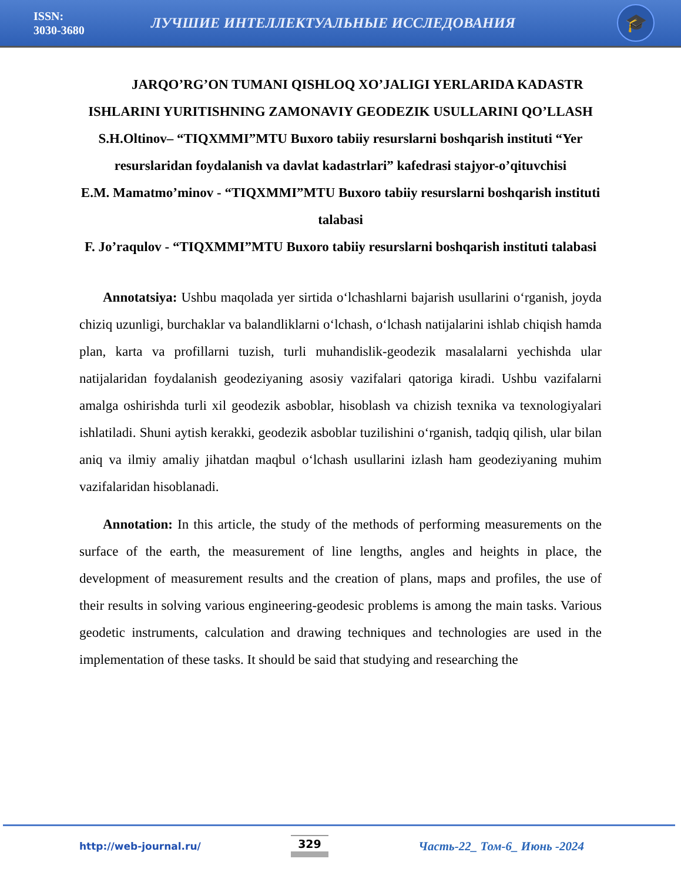ISSN:
3030-3680
ЛУЧШИЕ ИНТЕЛЛЕКТУАЛЬНЫЕ ИССЛЕДОВАНИЯ
🎓
JARQO’RG’ON TUMANI QISHLOQ XO’JALIGI YERLARIDA KADASTR ISHLARINI YURITISHNING ZAMONAVIY GEODEZIK USULLARINI QO’LLASH
S.H.Oltinov– “TIQXMMI”MTU Buxoro tabiiy resurslarni boshqarish instituti “Yer resurslaridan foydalanish va davlat kadastrlari” kafedrasi stajyor-o’qituvchisi
E.M. Mamatmo’minov - “TIQXMMI”MTU Buxoro tabiiy resurslarni boshqarish instituti talabasi
F. Jo’raqulov - “TIQXMMI”MTU Buxoro tabiiy resurslarni boshqarish instituti talabasi
Annotatsiya: Ushbu maqolada yer sirtida o‘lchashlarni bajarish usullarini o‘rganish, joyda chiziq uzunligi, burchaklar va balandliklarni o‘lchash, o‘lchash natijalarini ishlab chiqish hamda plan, karta va profillarni tuzish, turli muhandislik-geodezik masalalarni yechishda ular natijalaridan foydalanish geodeziyaning asosiy vazifalari qatoriga kiradi. Ushbu vazifalarni amalga oshirishda turli xil geodezik asboblar, hisoblash va chizish texnika va texnologiyalari ishlatiladi. Shuni aytish kerakki, geodezik asboblar tuzilishini o‘rganish, tadqiq qilish, ular bilan aniq va ilmiy amaliy jihatdan maqbul o‘lchash usullarini izlash ham geodeziyaning muhim vazifalaridan hisoblanadi.
Annotation: In this article, the study of the methods of performing measurements on the surface of the earth, the measurement of line lengths, angles and heights in place, the development of measurement results and the creation of plans, maps and profiles, the use of their results in solving various engineering-geodesic problems is among the main tasks. Various geodetic instruments, calculation and drawing techniques and technologies are used in the implementation of these tasks. It should be said that studying and researching the
http://web-journal.ru/ 329 Часть-22_ Том-6_ Июнь -2024